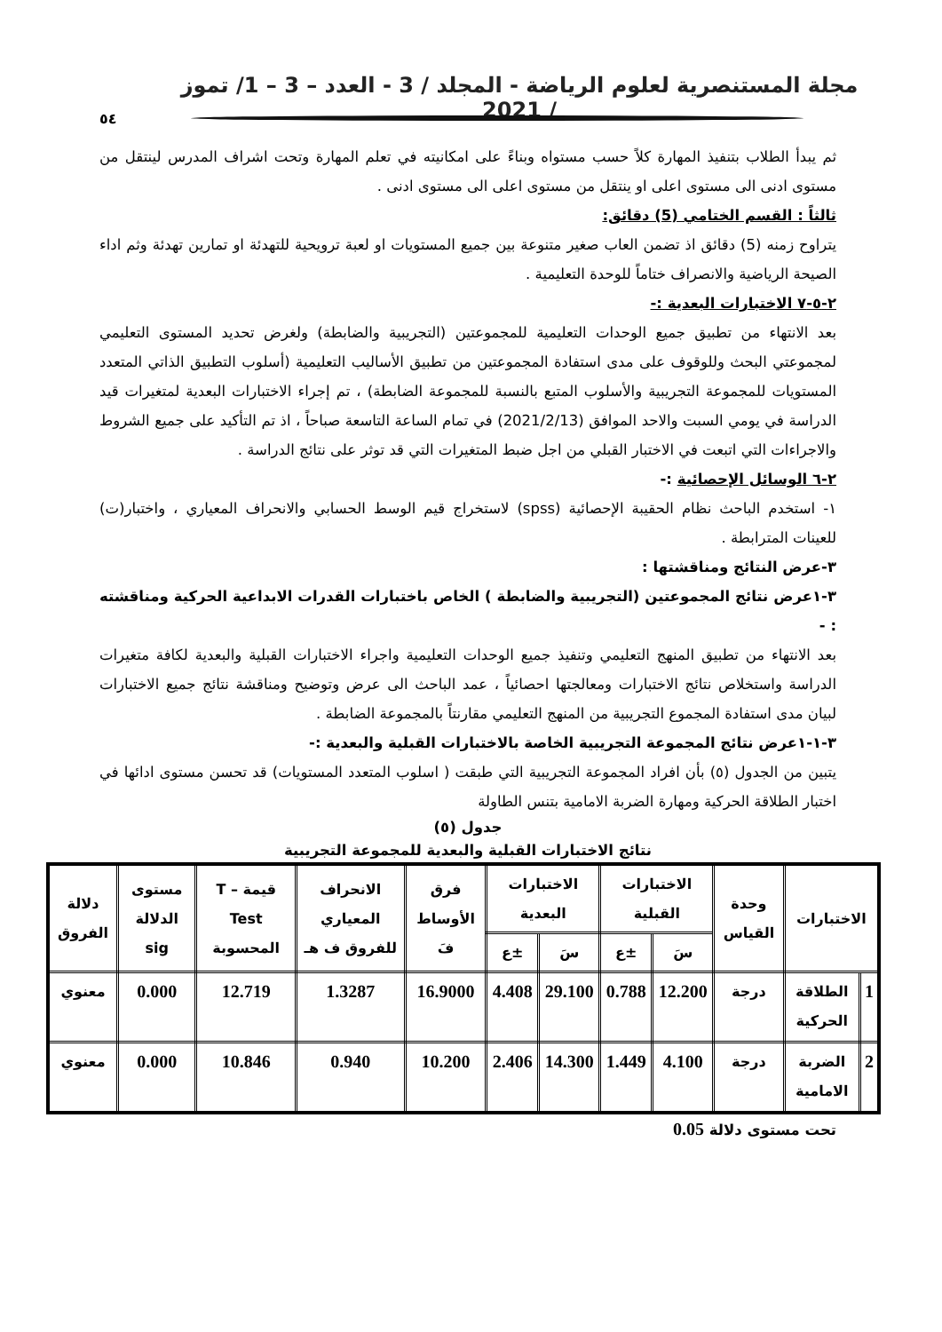مجلة المستنصرية لعلوم الرياضة - المجلد / 3 - العدد – 3 – 1/ تموز / 2021
٥٤
ثم يبدأ الطلاب بتنفيذ المهارة كلاً حسب مستواه وبناءً على امكانيته في تعلم المهارة وتحت اشراف المدرس لينتقل من مستوى ادنى الى مستوى اعلى او ينتقل من مستوى اعلى الى مستوى ادنى .
ثالثاً : القسم الختامي (5) دقائق:
يتراوح زمنه (5) دقائق اذ تضمن العاب صغير متنوعة بين جميع المستويات او لعبة ترويحية للتهدئة او تمارين تهدئة وثم اداء الصيحة الرياضية والانصراف ختاماً للوحدة التعليمية .
٢-٥-٧ الاختبارات البعدية :-
بعد الانتهاء من تطبيق جميع الوحدات التعليمية للمجموعتين (التجريبية والضابطة) ولغرض تحديد المستوى التعليمي لمجموعتي البحث وللوقوف على مدى استفادة المجموعتين من تطبيق الأساليب التعليمية (أسلوب التطبيق الذاتي المتعدد المستويات للمجموعة التجريبية والأسلوب المتبع بالنسبة للمجموعة الضابطة) ، تم إجراء الاختبارات البعدية لمتغيرات قيد الدراسة في يومي السبت والاحد الموافق (2021/2/13) في تمام الساعة التاسعة صباحاً ، اذ تم التأكيد على جميع الشروط والاجراءات التي اتبعت في الاختبار القبلي من اجل ضبط المتغيرات التي قد توثر على نتائج الدراسة .
٢-٦ الوسائل الإحصائية :-
١- استخدم الباحث نظام الحقيبة الإحصائية (spss) لاستخراج قيم الوسط الحسابي والانحراف المعياري ، واختبار(ت) للعينات المترابطة .
٣-عرض النتائج ومناقشتها :
٣-١عرض نتائج المجموعتين (التجريبية والضابطة ) الخاص باختبارات القدرات الابداعية الحركية ومناقشته : -
بعد الانتهاء من تطبيق المنهج التعليمي وتنفيذ جميع الوحدات التعليمية واجراء الاختبارات القبلية والبعدية لكافة متغيرات الدراسة واستخلاص نتائج الاختبارات ومعالجتها احصائياً ، عمد الباحث الى عرض وتوضيح ومناقشة نتائج جميع الاختبارات لبيان مدى استفادة المجموع التجريبية من المنهج التعليمي مقارنتاً بالمجموعة الضابطة .
٣-١-١عرض نتائج المجموعة التجريبية الخاصة بالاختبارات القبلية والبعدية :-
يتبين من الجدول (٥) بأن افراد المجموعة التجريبية التي طبقت ( اسلوب المتعدد المستويات) قد تحسن مستوى ادائها في اختبار الطلاقة الحركية ومهارة الضربة الامامية بتنس الطاولة
جدول (٥)
نتائج الاختبارات القبلية والبعدية للمجموعة التجريبية
| الاختبارات | | وحدة القياس | الاختبارات القبلية | | الاختبارات البعدية | | فرق الأوساط فَ | الانحراف المعياري للفروق ف هـ | قيمة T –Test المحسوبة | مستوى الدلالة sig | دلالة الفروق |
| --- | --- | --- | --- | --- | --- | --- | --- | --- | --- | --- | --- |
| | | | سَ | ±ع | سَ | ±ع | | | | | |
| 1 | الطلاقة الحركية | درجة | 12.200 | 0.788 | 29.100 | 4.408 | 16.9000 | 1.3287 | 12.719 | 0.000 | معنوي |
| 2 | الضربة الامامية | درجة | 4.100 | 1.449 | 14.300 | 2.406 | 10.200 | 0.940 | 10.846 | 0.000 | معنوي |
تحت مستوى دلالة 0.05